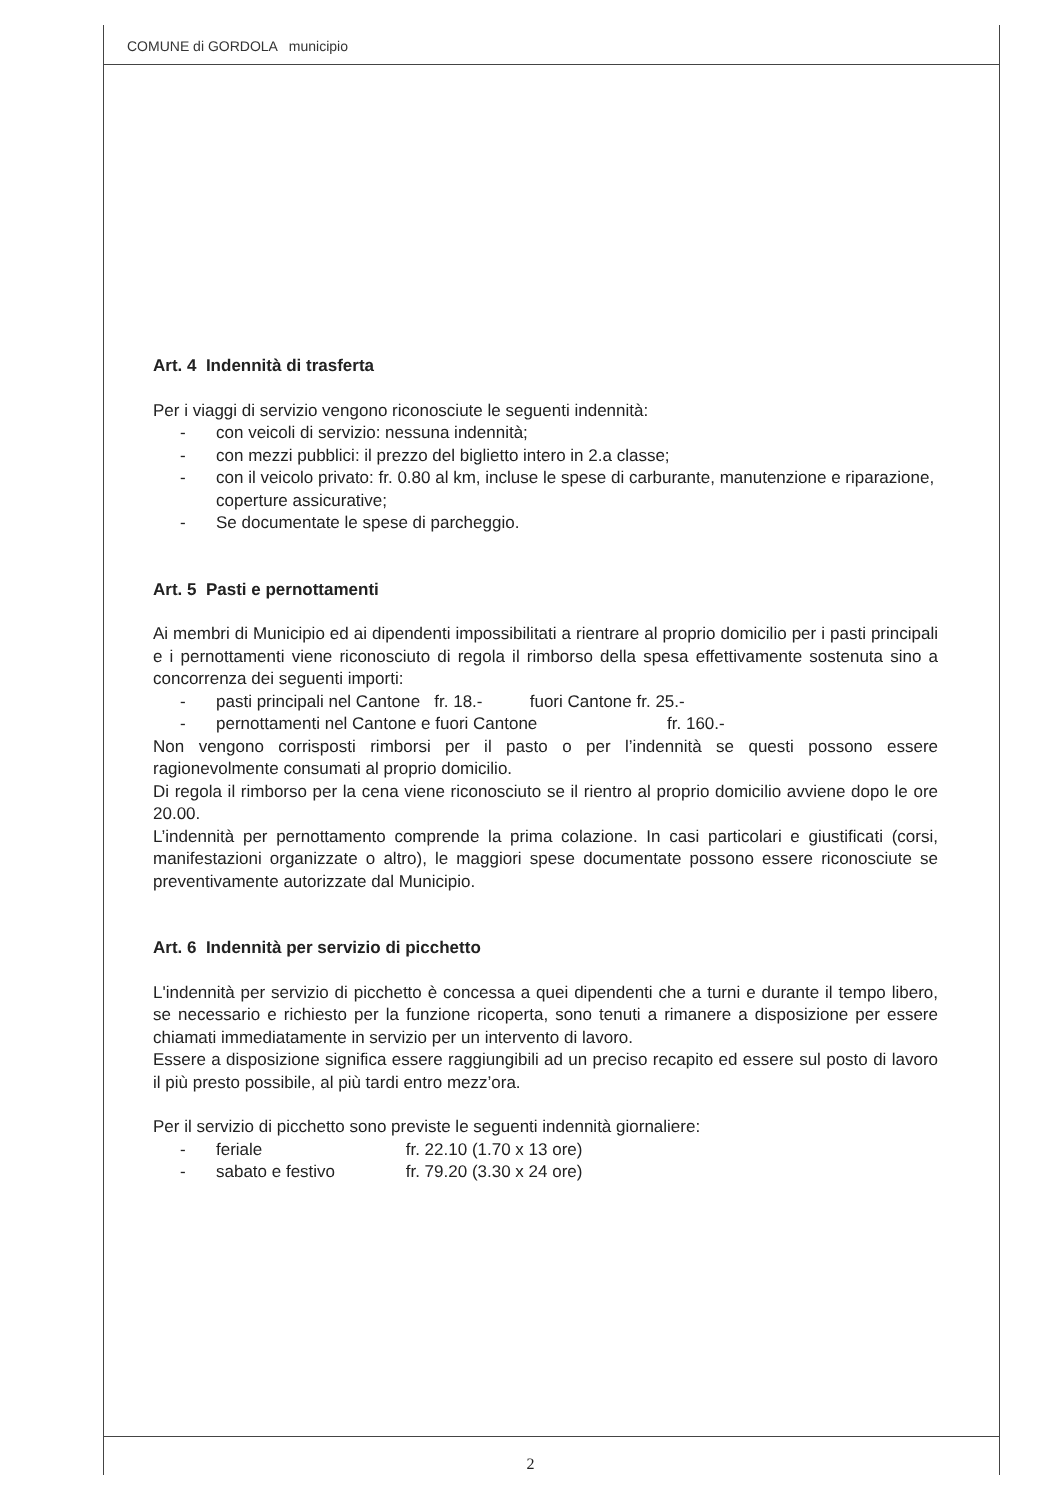COMUNE di GORDOLA municipio
Art. 4 Indennità di trasferta
Per i viaggi di servizio vengono riconosciute le seguenti indennità:
- con veicoli di servizio: nessuna indennità;
- con mezzi pubblici: il prezzo del biglietto intero in 2.a classe;
- con il veicolo privato: fr. 0.80 al km, incluse le spese di carburante, manutenzione e riparazione, coperture assicurative;
- Se documentate le spese di parcheggio.
Art. 5 Pasti e pernottamenti
Ai membri di Municipio ed ai dipendenti impossibilitati a rientrare al proprio domicilio per i pasti principali e i pernottamenti viene riconosciuto di regola il rimborso della spesa effettivamente sostenuta sino a concorrenza dei seguenti importi:
- pasti principali nel Cantone fr. 18.- fuori Cantone fr. 25.-
- pernottamenti nel Cantone e fuori Cantone fr. 160.-
Non vengono corrisposti rimborsi per il pasto o per l’indennità se questi possono essere ragionevolmente consumati al proprio domicilio.
Di regola il rimborso per la cena viene riconosciuto se il rientro al proprio domicilio avviene dopo le ore 20.00.
L’indennità per pernottamento comprende la prima colazione. In casi particolari e giustificati (corsi, manifestazioni organizzate o altro), le maggiori spese documentate possono essere riconosciute se preventivamente autorizzate dal Municipio.
Art. 6 Indennità per servizio di picchetto
L'indennità per servizio di picchetto è concessa a quei dipendenti che a turni e durante il tempo libero, se necessario e richiesto per la funzione ricoperta, sono tenuti a rimanere a disposizione per essere chiamati immediatamente in servizio per un intervento di lavoro.
Essere a disposizione significa essere raggiungibili ad un preciso recapito ed essere sul posto di lavoro il più presto possibile, al più tardi entro mezz’ora.
Per il servizio di picchetto sono previste le seguenti indennità giornaliere:
- feriale fr. 22.10 (1.70 x 13 ore)
- sabato e festivo fr. 79.20 (3.30 x 24 ore)
2